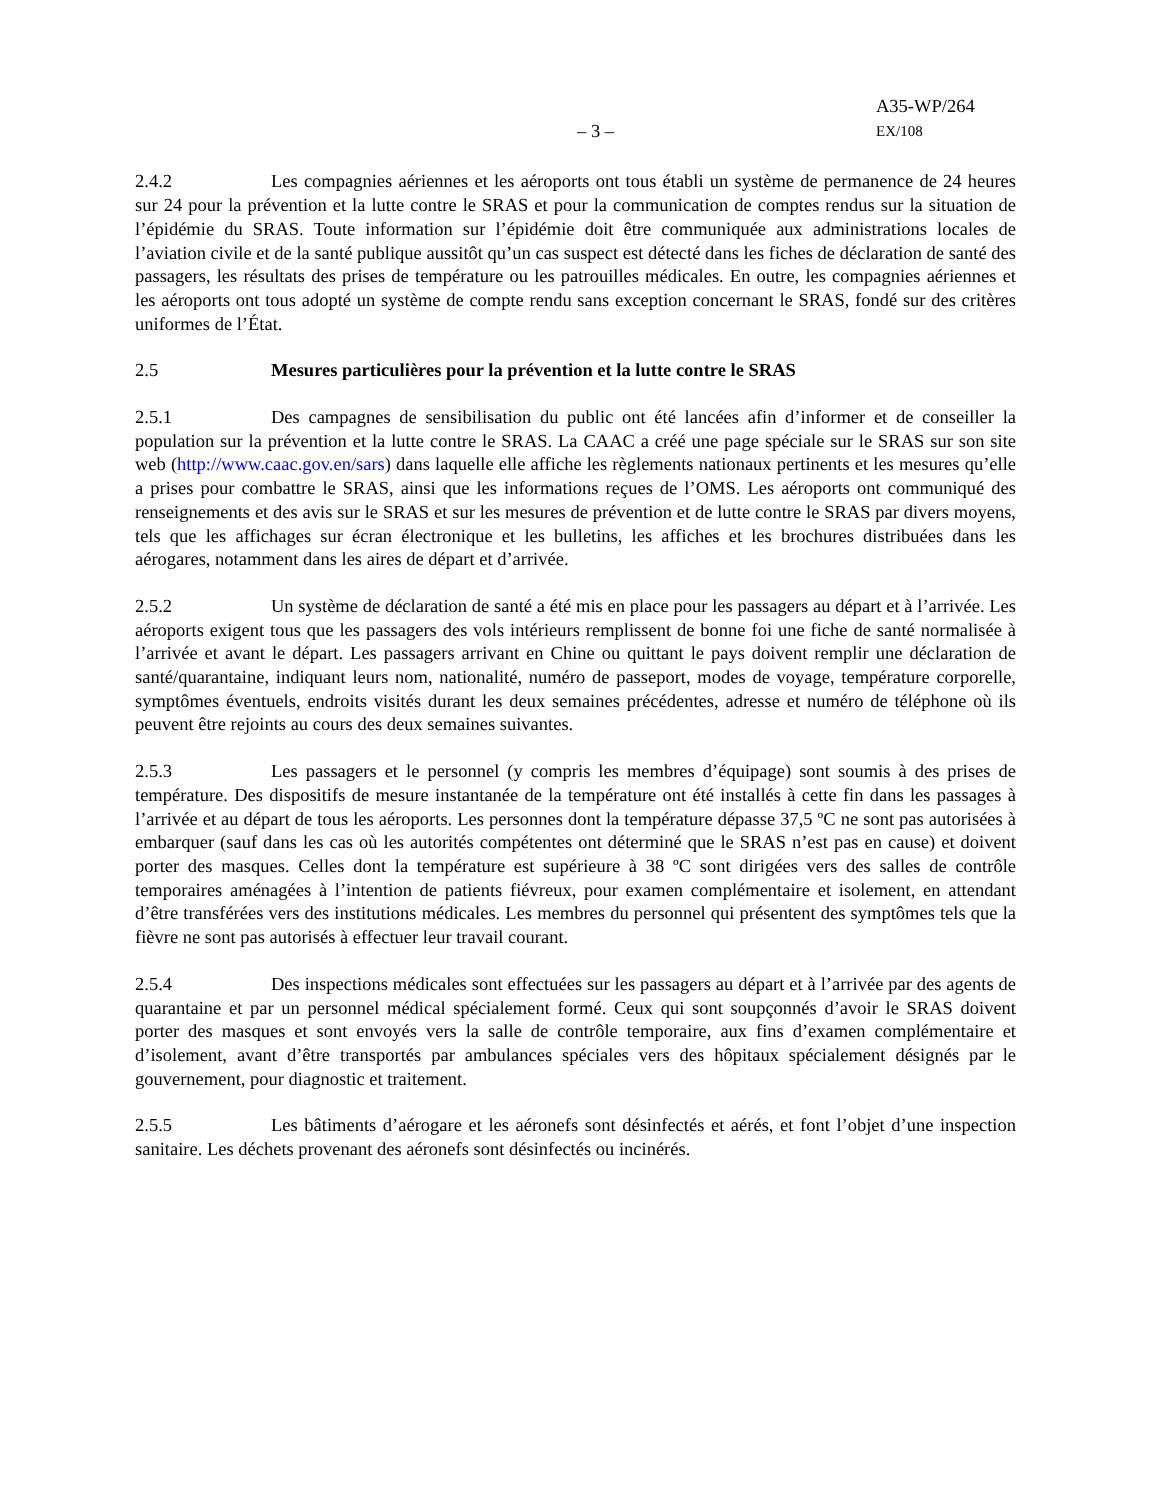– 3 –
A35-WP/264
EX/108
2.4.2 Les compagnies aériennes et les aéroports ont tous établi un système de permanence de 24 heures sur 24 pour la prévention et la lutte contre le SRAS et pour la communication de comptes rendus sur la situation de l’épidémie du SRAS. Toute information sur l’épidémie doit être communiquée aux administrations locales de l’aviation civile et de la santé publique aussitôt qu’un cas suspect est détecté dans les fiches de déclaration de santé des passagers, les résultats des prises de température ou les patrouilles médicales. En outre, les compagnies aériennes et les aéroports ont tous adopté un système de compte rendu sans exception concernant le SRAS, fondé sur des critères uniformes de l’État.
2.5 Mesures particulières pour la prévention et la lutte contre le SRAS
2.5.1 Des campagnes de sensibilisation du public ont été lancées afin d’informer et de conseiller la population sur la prévention et la lutte contre le SRAS. La CAAC a créé une page spéciale sur le SRAS sur son site web (http://www.caac.gov.en/sars) dans laquelle elle affiche les règlements nationaux pertinents et les mesures qu’elle a prises pour combattre le SRAS, ainsi que les informations reçues de l’OMS. Les aéroports ont communiqué des renseignements et des avis sur le SRAS et sur les mesures de prévention et de lutte contre le SRAS par divers moyens, tels que les affichages sur écran électronique et les bulletins, les affiches et les brochures distribuées dans les aérogares, notamment dans les aires de départ et d’arrivée.
2.5.2 Un système de déclaration de santé a été mis en place pour les passagers au départ et à l’arrivée. Les aéroports exigent tous que les passagers des vols intérieurs remplissent de bonne foi une fiche de santé normalisée à l’arrivée et avant le départ. Les passagers arrivant en Chine ou quittant le pays doivent remplir une déclaration de santé/quarantaine, indiquant leurs nom, nationalité, numéro de passeport, modes de voyage, température corporelle, symptômes éventuels, endroits visités durant les deux semaines précédentes, adresse et numéro de téléphone où ils peuvent être rejoints au cours des deux semaines suivantes.
2.5.3 Les passagers et le personnel (y compris les membres d’équipage) sont soumis à des prises de température. Des dispositifs de mesure instantanée de la température ont été installés à cette fin dans les passages à l’arrivée et au départ de tous les aéroports. Les personnes dont la température dépasse 37,5 ºC ne sont pas autorisées à embarquer (sauf dans les cas où les autorités compétentes ont déterminé que le SRAS n’est pas en cause) et doivent porter des masques. Celles dont la température est supérieure à 38 ºC sont dirigées vers des salles de contrôle temporaires aménagées à l’intention de patients fiévreux, pour examen complémentaire et isolement, en attendant d’être transférées vers des institutions médicales. Les membres du personnel qui présentent des symptômes tels que la fièvre ne sont pas autorisés à effectuer leur travail courant.
2.5.4 Des inspections médicales sont effectuées sur les passagers au départ et à l’arrivée par des agents de quarantaine et par un personnel médical spécialement formé. Ceux qui sont soupçonnés d’avoir le SRAS doivent porter des masques et sont envoyés vers la salle de contrôle temporaire, aux fins d’examen complémentaire et d’isolement, avant d’être transportés par ambulances spéciales vers des hôpitaux spécialement désignés par le gouvernement, pour diagnostic et traitement.
2.5.5 Les bâtiments d’aérogare et les aéronefs sont désinfectés et aérés, et font l’objet d’une inspection sanitaire. Les déchets provenant des aéronefs sont désinfectés ou incinérés.